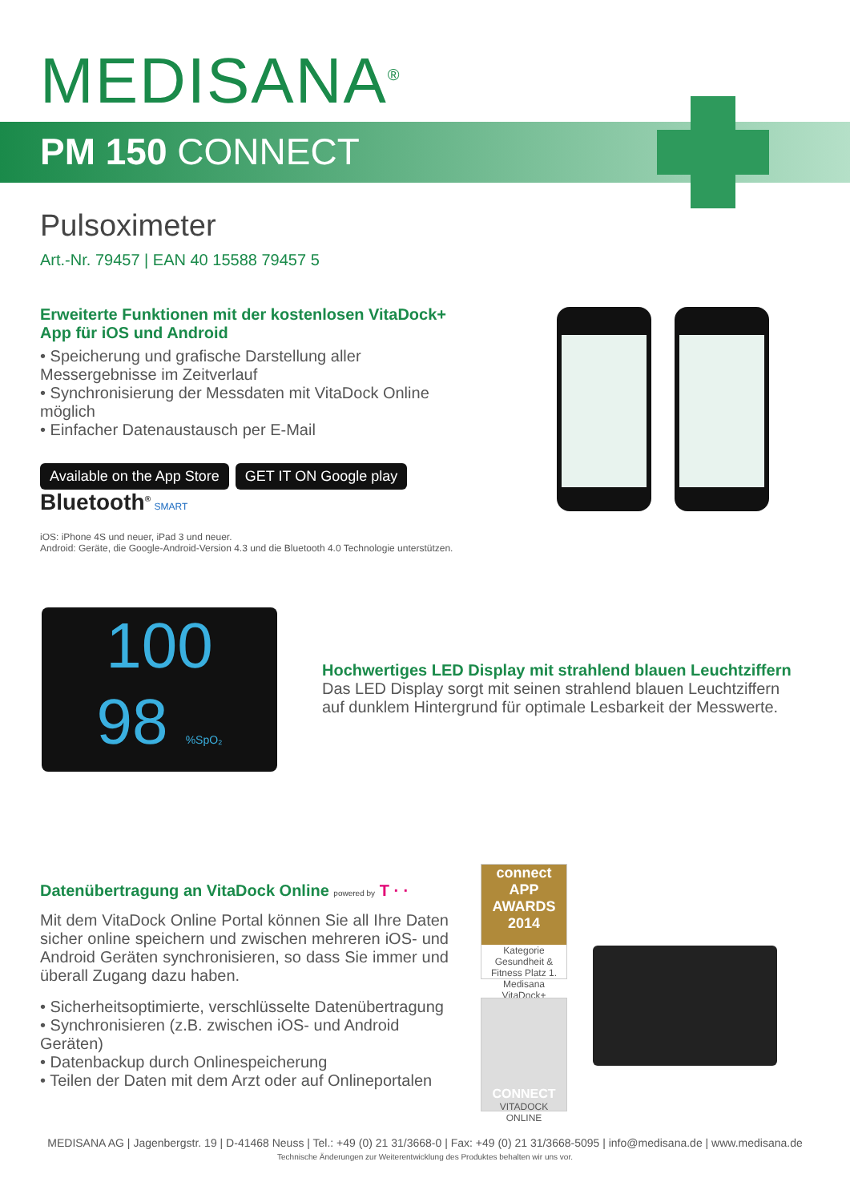MEDISANA<sup>®</sup>
PM 150 CONNECT
Pulsoximeter
Art.-Nr. 79457 | EAN 40 15588 79457 5
Erweiterte Funktionen mit der kostenlosen VitaDock+ App für iOS und Android
• Speicherung und grafische Darstellung aller Messergebnisse im Zeitverlauf
• Synchronisierung der Messdaten mit VitaDock Online möglich
• Einfacher Datenaustausch per E-Mail
Available on the App Store GET IT ON Google play Bluetooth<sup>®</sup> SMART
iOS: iPhone 4S und neuer, iPad 3 und neuer.
Android: Geräte, die Google-Android-Version 4.3 und die Bluetooth 4.0 Technologie unterstützen.
100
98 %SpO₂
Hochwertiges LED Display mit strahlend blauen Leuchtziffern
Das LED Display sorgt mit seinen strahlend blauen Leuchtziffern auf dunklem Hintergrund für optimale Lesbarkeit der Messwerte.
Datenübertragung an VitaDock Online powered by T · ·
Mit dem VitaDock Online Portal können Sie all Ihre Daten sicher online speichern und zwischen mehreren iOS- und Android Geräten synchronisieren, so dass Sie immer und überall Zugang dazu haben.
• Sicherheitsoptimierte, verschlüsselte Datenübertragung
• Synchronisieren (z.B. zwischen iOS- und Android Geräten)
• Datenbackup durch Onlinespeicherung
• Teilen der Daten mit dem Arzt oder auf Onlineportalen
connect APP AWARDS 2014
Kategorie Gesundheit & Fitness Platz 1.
Medisana VitaDock+
CONNECT
VITADOCK ONLINE
MEDISANA AG | Jagenbergstr. 19 | D-41468 Neuss | Tel.: +49 (0) 21 31/3668-0 | Fax: +49 (0) 21 31/3668-5095 | info@medisana.de | www.medisana.de
Technische Änderungen zur Weiterentwicklung des Produktes behalten wir uns vor.